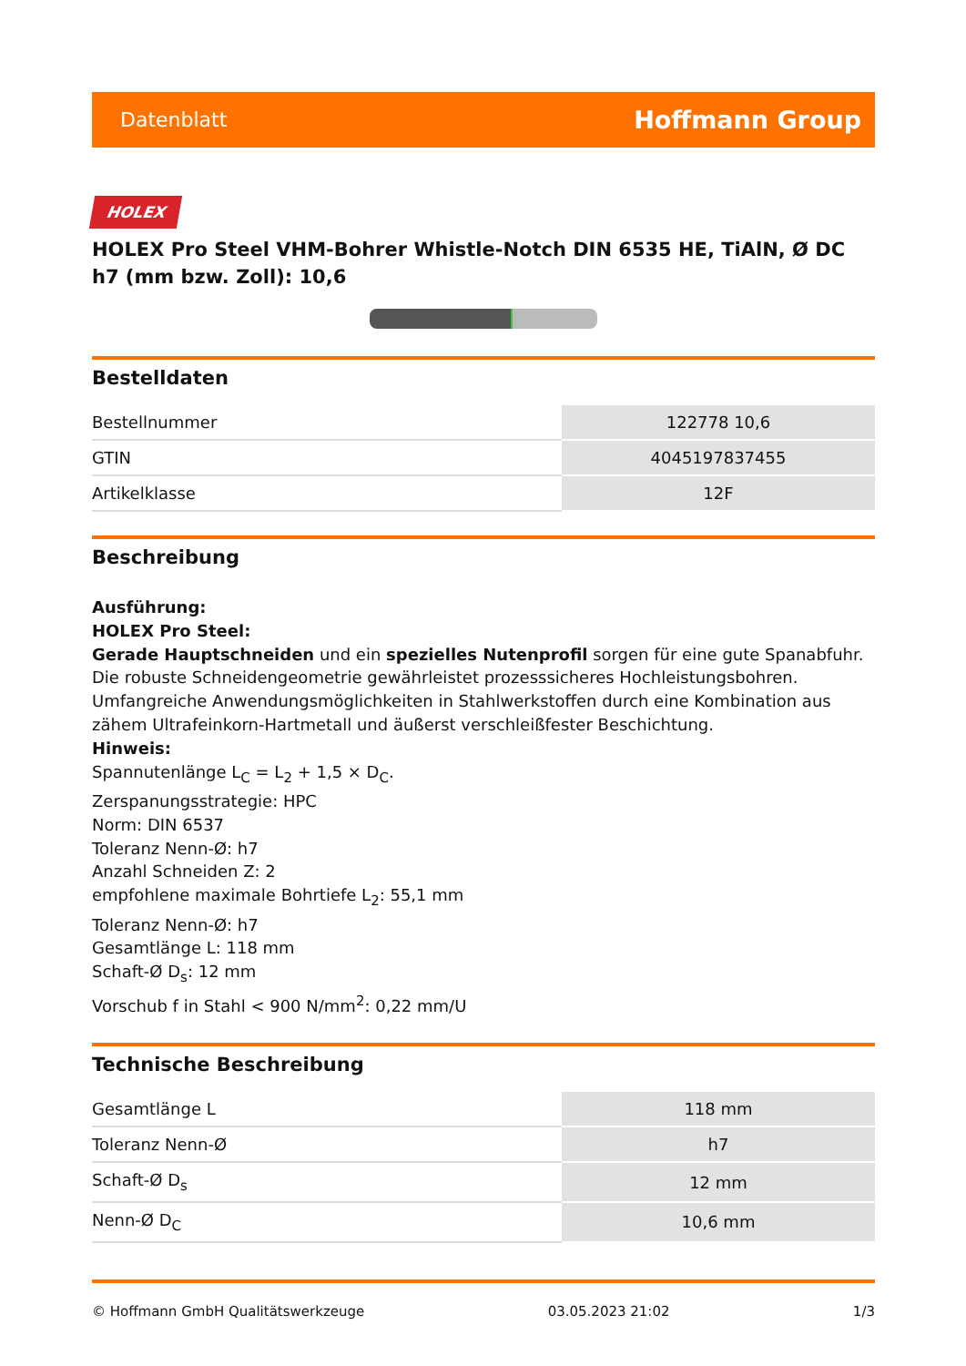Datenblatt Hoffmann Group
HOLEX
HOLEX Pro Steel VHM-Bohrer Whistle-Notch DIN 6535 HE, TiAlN, Ø DC h7 (mm bzw. Zoll): 10,6
Bestelldaten
| Bestellnummer | 122778 10,6 |
| GTIN | 4045197837455 |
| Artikelklasse | 12F |
Beschreibung
Ausführung:
HOLEX Pro Steel:
Gerade Hauptschneiden und ein spezielles Nutenprofil sorgen für eine gute Spanabfuhr. Die robuste Schneidengeometrie gewährleistet prozesssicheres Hochleistungsbohren. Umfangreiche Anwendungsmöglichkeiten in Stahlwerkstoffen durch eine Kombination aus zähem Ultrafeinkorn-Hartmetall und äußerst verschleißfester Beschichtung.
Hinweis:
Spannutenlänge L<sub>C</sub> = L<sub>2</sub> + 1,5 × D<sub>C</sub>.
Zerspanungsstrategie: HPC
Norm: DIN 6537
Toleranz Nenn-Ø: h7
Anzahl Schneiden Z: 2
empfohlene maximale Bohrtiefe L<sub>2</sub>: 55,1 mm
Toleranz Nenn-Ø: h7
Gesamtlänge L: 118 mm
Schaft-Ø D<sub>s</sub>: 12 mm
Vorschub f in Stahl < 900 N/mm<sup>2</sup>: 0,22 mm/U
Technische Beschreibung
| Gesamtlänge L | 118 mm |
| Toleranz Nenn-Ø | h7 |
| Schaft-Ø D<sub>s</sub> | 12 mm |
| Nenn-Ø D<sub>C</sub> | 10,6 mm |
© Hoffmann GmbH Qualitätswerkzeuge 03.05.2023 21:02 1/3